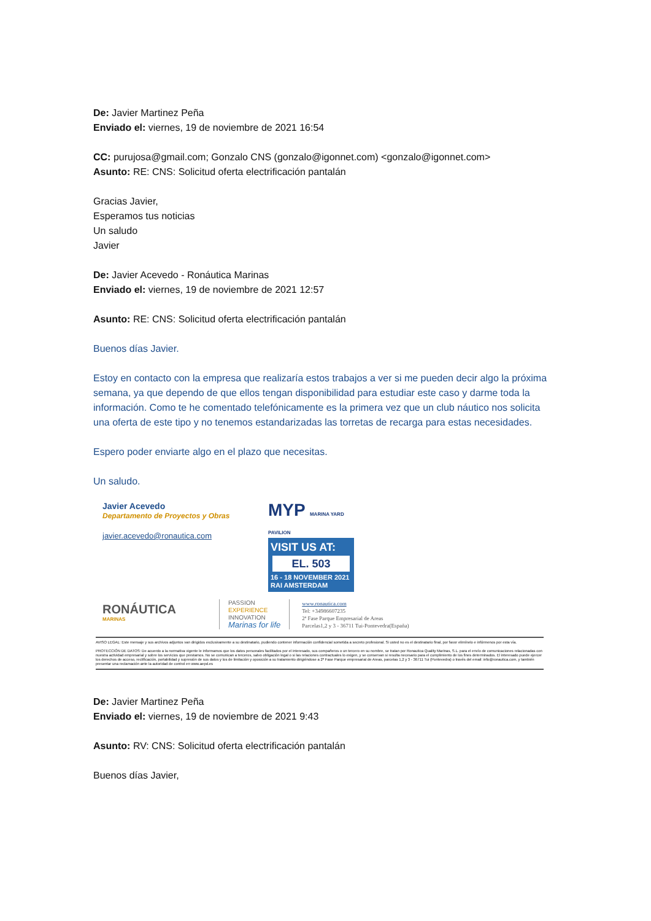De: Javier Martinez Peña
Enviado el: viernes, 19 de noviembre de 2021 16:54
CC: purujosa@gmail.com; Gonzalo CNS (gonzalo@igonnet.com) <gonzalo@igonnet.com>
Asunto: RE: CNS: Solicitud oferta electrificación pantalán
Gracias Javier,
Esperamos tus noticias
Un saludo
Javier
De: Javier Acevedo - Ronáutica Marinas
Enviado el: viernes, 19 de noviembre de 2021 12:57
Asunto: RE: CNS: Solicitud oferta electrificación pantalán
Buenos días Javier.
Estoy en contacto con la empresa que realizaría estos trabajos a ver si me pueden decir algo la próxima semana, ya que dependo de que ellos tengan disponibilidad para estudiar este caso y darme toda la información. Como te he comentado telefónicamente es la primera vez que un club náutico nos solicita una oferta de este tipo y no tenemos estandarizadas las torretas de recarga para estas necesidades.
Espero poder enviarte algo en el plazo que necesitas.
Un saludo.
Javier Acevedo
Departamento de Proyectos y Obras
javier.acevedo@ronautica.com
MYP MARINA YARD PAVILION
VISIT US AT:
EL. 503
16 - 18 NOVEMBER 2021
RAI AMSTERDAM
RONÁUTICA
MARINAS
PASSION
EXPERIENCE
INNOVATION
Marinas for life
www.ronautica.com
Tel: +34986607235
2ª Fase Parque Empresarial de Areas
Parcelas1,2 y 3 - 36711 Tui-Pontevedra(España)
AVISO LEGAL: Este mensaje y sus archivos adjuntos van dirigidos exclusivamente a su destinatario, pudiendo contener información confidencial sometida a secreto profesional. Si usted no es el destinatario final, por favor elimínelo e infórmenos por esta vía.
PROTECCIÓN DE DATOS: De acuerdo a la normativa vigente le informamos que los datos personales facilitados por el interesado, sus compañeros o un tercero en su nombre, se tratan por Ronautica Quality Marinas, S.L. para el envío de comunicaciones relacionadas con nuestra actividad empresarial y sobre los servicios que prestamos. No se comunican a terceros, salvo obligación legal o si las relaciones contractuales lo exigen, y se conservan si resulta necesario para el cumplimiento de los fines determinados. El interesado puede ejercer los derechos de acceso, rectificación, portabilidad y supresión de sus datos y los de limitación y oposición a su tratamiento dirigiéndose a 2ª Fase Parque empresarial de Areas, parcelas 1,2 y 3 - 36711 Tui (Pontevedra) o través del email: info@ronautica.com, y también presentar una reclamación ante la autoridad de control en www.aepd.es
De: Javier Martinez Peña
Enviado el: viernes, 19 de noviembre de 2021 9:43
Asunto: RV: CNS: Solicitud oferta electrificación pantalán
Buenos días Javier,